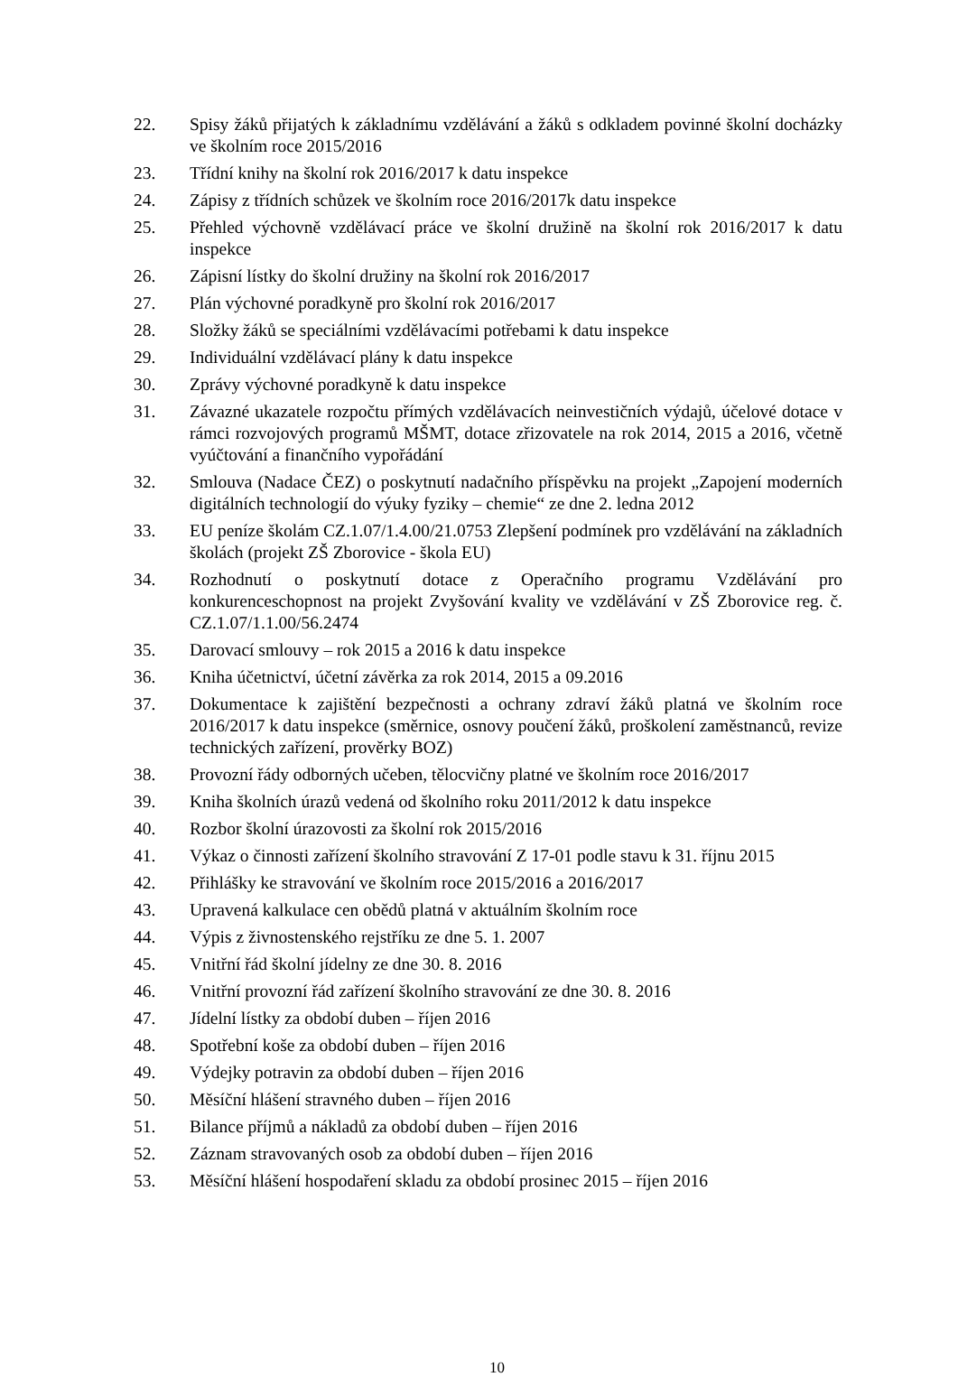22. Spisy žáků přijatých k základnímu vzdělávání a žáků s odkladem povinné školní docházky ve školním roce 2015/2016
23. Třídní knihy na školní rok 2016/2017 k datu inspekce
24. Zápisy z třídních schůzek ve školním roce 2016/2017k datu inspekce
25. Přehled výchovně vzdělávací práce ve školní družině na školní rok 2016/2017 k datu inspekce
26. Zápisní lístky do školní družiny na školní rok 2016/2017
27. Plán výchovné poradkyně pro školní rok 2016/2017
28. Složky žáků se speciálními vzdělávacími potřebami k datu inspekce
29. Individuální vzdělávací plány k datu inspekce
30. Zprávy výchovné poradkyně k datu inspekce
31. Závazné ukazatele rozpočtu přímých vzdělávacích neinvestičních výdajů, účelové dotace v rámci rozvojových programů MŠMT, dotace zřizovatele na rok 2014, 2015 a 2016, včetně vyúčtování a finančního vypořádání
32. Smlouva (Nadace ČEZ) o poskytnutí nadačního příspěvku na projekt „Zapojení moderních digitálních technologií do výuky fyziky – chemie“ ze dne 2. ledna 2012
33. EU peníze školám CZ.1.07/1.4.00/21.0753 Zlepšení podmínek pro vzdělávání na základních školách (projekt ZŠ Zborovice - škola EU)
34. Rozhodnutí o poskytnutí dotace z Operačního programu Vzdělávání pro konkurenceschopnost na projekt Zvyšování kvality ve vzdělávání v ZŠ Zborovice reg. č. CZ.1.07/1.1.00/56.2474
35. Darovací smlouvy – rok 2015 a 2016 k datu inspekce
36. Kniha účetnictví, účetní závěrka za rok 2014, 2015 a 09.2016
37. Dokumentace k zajištění bezpečnosti a ochrany zdraví žáků platná ve školním roce 2016/2017 k datu inspekce (směrnice, osnovy poučení žáků, proškolení zaměstnanců, revize technických zařízení, prověrky BOZ)
38. Provozní řády odborných učeben, tělocvičny platné ve školním roce 2016/2017
39. Kniha školních úrazů vedená od školního roku 2011/2012 k datu inspekce
40. Rozbor školní úrazovosti za školní rok 2015/2016
41. Výkaz o činnosti zařízení školního stravování Z 17-01 podle stavu k 31. říjnu 2015
42. Přihlášky ke stravování ve školním roce 2015/2016 a 2016/2017
43. Upravená kalkulace cen obědů platná v aktuálním školním roce
44. Výpis z živnostenského rejstříku ze dne 5. 1. 2007
45. Vnitřní řád školní jídelny ze dne 30. 8. 2016
46. Vnitřní provozní řád zařízení školního stravování ze dne 30. 8. 2016
47. Jídelní lístky za období duben – říjen 2016
48. Spotřební koše za období duben – říjen 2016
49. Výdejky potravin za období duben – říjen 2016
50. Měsíční hlášení stravného duben – říjen 2016
51. Bilance příjmů a nákladů za období duben – říjen 2016
52. Záznam stravovaných osob za období duben – říjen 2016
53. Měsíční hlášení hospodaření skladu za období prosinec 2015 – říjen 2016
10